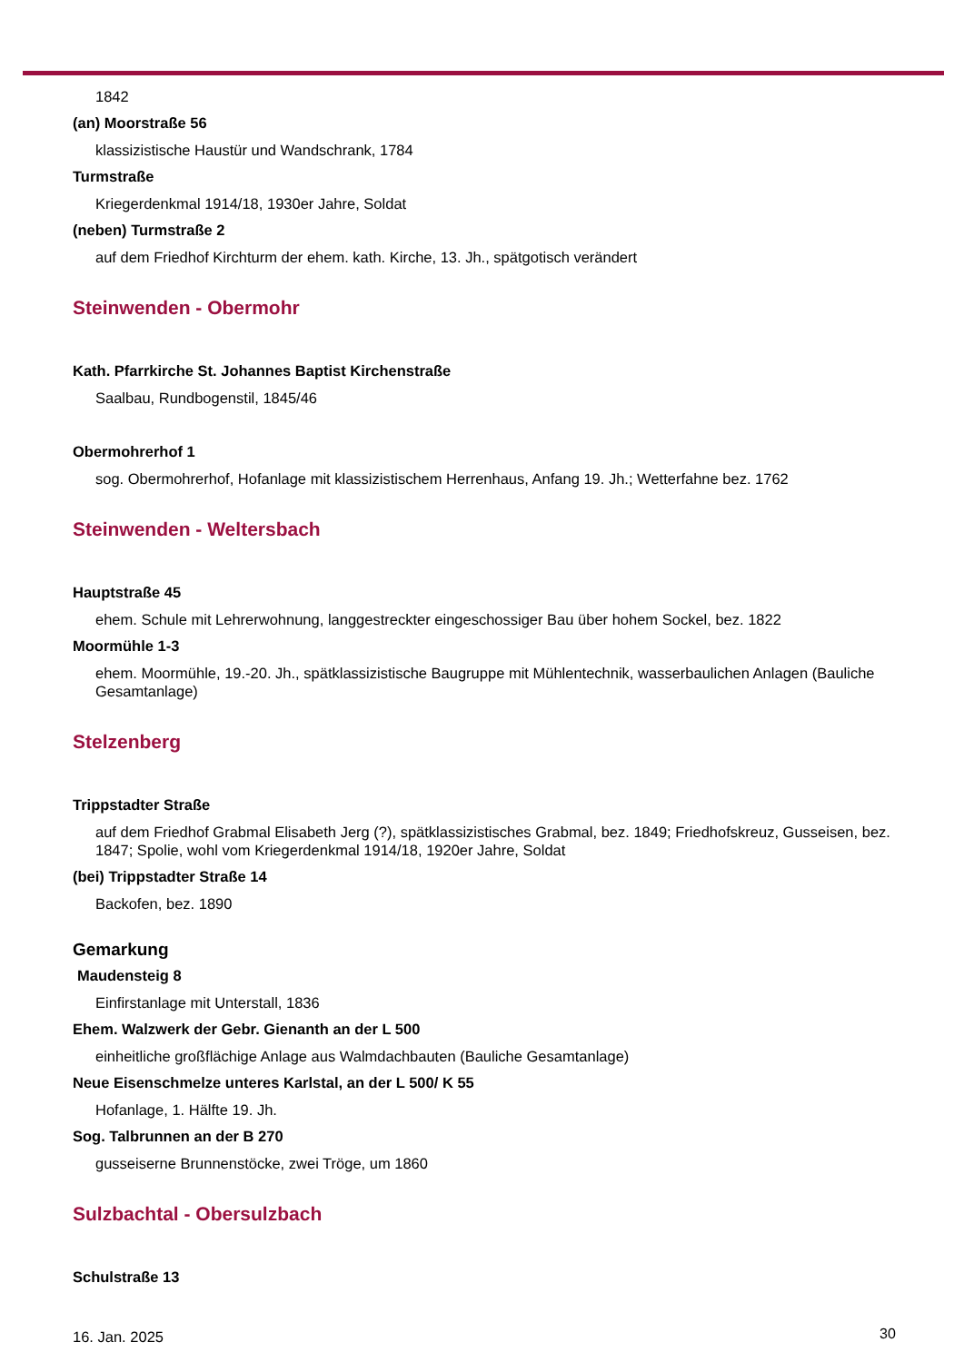1842
(an) Moorstraße 56
klassizistische Haustür und Wandschrank, 1784
Turmstraße
Kriegerdenkmal 1914/18, 1930er Jahre, Soldat
(neben) Turmstraße 2
auf dem Friedhof Kirchturm der ehem. kath. Kirche, 13. Jh., spätgotisch verändert
Steinwenden - Obermohr
Kath. Pfarrkirche St. Johannes Baptist Kirchenstraße
Saalbau, Rundbogenstil, 1845/46
Obermohrerhof 1
sog. Obermohrerhof, Hofanlage mit klassizistischem Herrenhaus, Anfang 19. Jh.; Wetterfahne bez. 1762
Steinwenden - Weltersbach
Hauptstraße 45
ehem. Schule mit Lehrerwohnung, langgestreckter eingeschossiger Bau über hohem Sockel, bez. 1822
Moormühle 1-3
ehem. Moormühle, 19.-20. Jh., spätklassizistische Baugruppe mit Mühlentechnik, wasserbaulichen Anlagen (Bauliche Gesamtanlage)
Stelzenberg
Trippstadter Straße
auf dem Friedhof Grabmal Elisabeth Jerg (?), spätklassizistisches Grabmal, bez. 1849; Friedhofskreuz, Gusseisen, bez. 1847; Spolie, wohl vom Kriegerdenkmal 1914/18, 1920er Jahre, Soldat
(bei) Trippstadter Straße 14
Backofen, bez. 1890
Gemarkung
Maudensteig 8
Einfirstanlage mit Unterstall, 1836
Ehem. Walzwerk der Gebr. Gienanth an der L 500
einheitliche großflächige Anlage aus Walmdachbauten (Bauliche Gesamtanlage)
Neue Eisenschmelze unteres Karlstal, an der L 500/ K 55
Hofanlage, 1. Hälfte 19. Jh.
Sog. Talbrunnen an der B 270
gusseiserne Brunnenstöcke, zwei Tröge, um 1860
Sulzbachtal - Obersulzbach
Schulstraße 13
16. Jan. 2025 30